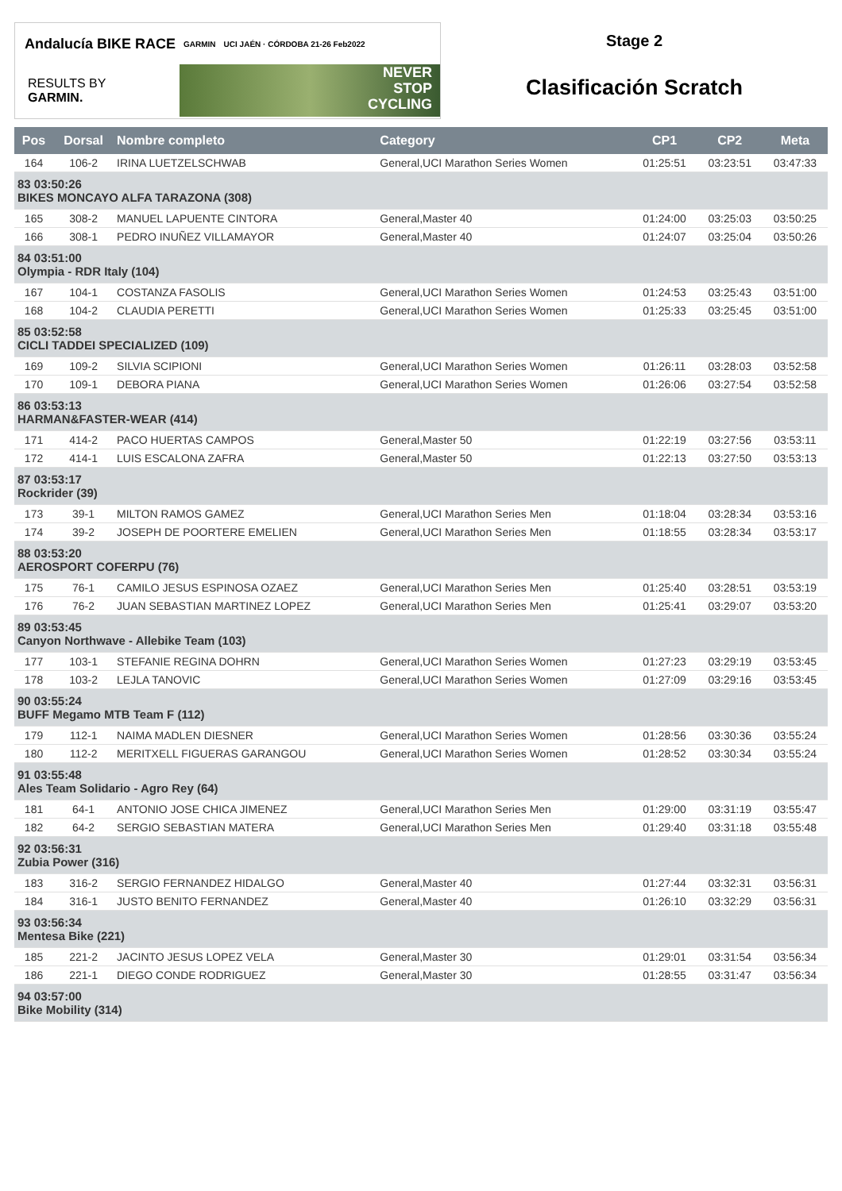Andalucía BIKE RACE GARMIN UCI JAÉN · CÓRDOBA 21-26 Feb2022
RESULTS BY GARMIN.
NEVER
STOP
CYCLING
Stage 2
Clasificación Scratch
| Pos | Dorsal | Nombre completo | Category | CP1 | CP2 | Meta |
| --- | --- | --- | --- | --- | --- | --- |
| 164 | 106-2 | IRINA LUETZELSCHWAB | General,UCI Marathon Series Women | 01:25:51 | 03:23:51 | 03:47:33 |
| 83 03:50:26 BIKES MONCAYO ALFA TARAZONA (308) | | | | | | |
| 165 | 308-2 | MANUEL LAPUENTE CINTORA | General,Master 40 | 01:24:00 | 03:25:03 | 03:50:25 |
| 166 | 308-1 | PEDRO INUÑEZ VILLAMAYOR | General,Master 40 | 01:24:07 | 03:25:04 | 03:50:26 |
| 84 03:51:00 Olympia - RDR Italy (104) | | | | | | |
| 167 | 104-1 | COSTANZA FASOLIS | General,UCI Marathon Series Women | 01:24:53 | 03:25:43 | 03:51:00 |
| 168 | 104-2 | CLAUDIA PERETTI | General,UCI Marathon Series Women | 01:25:33 | 03:25:45 | 03:51:00 |
| 85 03:52:58 CICLI TADDEI SPECIALIZED (109) | | | | | | |
| 169 | 109-2 | SILVIA SCIPIONI | General,UCI Marathon Series Women | 01:26:11 | 03:28:03 | 03:52:58 |
| 170 | 109-1 | DEBORA PIANA | General,UCI Marathon Series Women | 01:26:06 | 03:27:54 | 03:52:58 |
| 86 03:53:13 HARMAN&FASTER-WEAR (414) | | | | | | |
| 171 | 414-2 | PACO HUERTAS CAMPOS | General,Master 50 | 01:22:19 | 03:27:56 | 03:53:11 |
| 172 | 414-1 | LUIS ESCALONA ZAFRA | General,Master 50 | 01:22:13 | 03:27:50 | 03:53:13 |
| 87 03:53:17 Rockrider (39) | | | | | | |
| 173 | 39-1 | MILTON RAMOS GAMEZ | General,UCI Marathon Series Men | 01:18:04 | 03:28:34 | 03:53:16 |
| 174 | 39-2 | JOSEPH DE POORTERE EMELIEN | General,UCI Marathon Series Men | 01:18:55 | 03:28:34 | 03:53:17 |
| 88 03:53:20 AEROSPORT COFERPU (76) | | | | | | |
| 175 | 76-1 | CAMILO JESUS ESPINOSA OZAEZ | General,UCI Marathon Series Men | 01:25:40 | 03:28:51 | 03:53:19 |
| 176 | 76-2 | JUAN SEBASTIAN MARTINEZ LOPEZ | General,UCI Marathon Series Men | 01:25:41 | 03:29:07 | 03:53:20 |
| 89 03:53:45 Canyon Northwave - Allebike Team (103) | | | | | | |
| 177 | 103-1 | STEFANIE REGINA DOHRN | General,UCI Marathon Series Women | 01:27:23 | 03:29:19 | 03:53:45 |
| 178 | 103-2 | LEJLA TANOVIC | General,UCI Marathon Series Women | 01:27:09 | 03:29:16 | 03:53:45 |
| 90 03:55:24 BUFF Megamo MTB Team F (112) | | | | | | |
| 179 | 112-1 | NAIMA MADLEN DIESNER | General,UCI Marathon Series Women | 01:28:56 | 03:30:36 | 03:55:24 |
| 180 | 112-2 | MERITXELL FIGUERAS GARANGOU | General,UCI Marathon Series Women | 01:28:52 | 03:30:34 | 03:55:24 |
| 91 03:55:48 Ales Team Solidario - Agro Rey (64) | | | | | | |
| 181 | 64-1 | ANTONIO JOSE CHICA JIMENEZ | General,UCI Marathon Series Men | 01:29:00 | 03:31:19 | 03:55:47 |
| 182 | 64-2 | SERGIO SEBASTIAN MATERA | General,UCI Marathon Series Men | 01:29:40 | 03:31:18 | 03:55:48 |
| 92 03:56:31 Zubia Power (316) | | | | | | |
| 183 | 316-2 | SERGIO FERNANDEZ HIDALGO | General,Master 40 | 01:27:44 | 03:32:31 | 03:56:31 |
| 184 | 316-1 | JUSTO BENITO FERNANDEZ | General,Master 40 | 01:26:10 | 03:32:29 | 03:56:31 |
| 93 03:56:34 Mentesa Bike (221) | | | | | | |
| 185 | 221-2 | JACINTO JESUS LOPEZ VELA | General,Master 30 | 01:29:01 | 03:31:54 | 03:56:34 |
| 186 | 221-1 | DIEGO CONDE RODRIGUEZ | General,Master 30 | 01:28:55 | 03:31:47 | 03:56:34 |
| 94 03:57:00 Bike Mobility (314) | | | | | | |